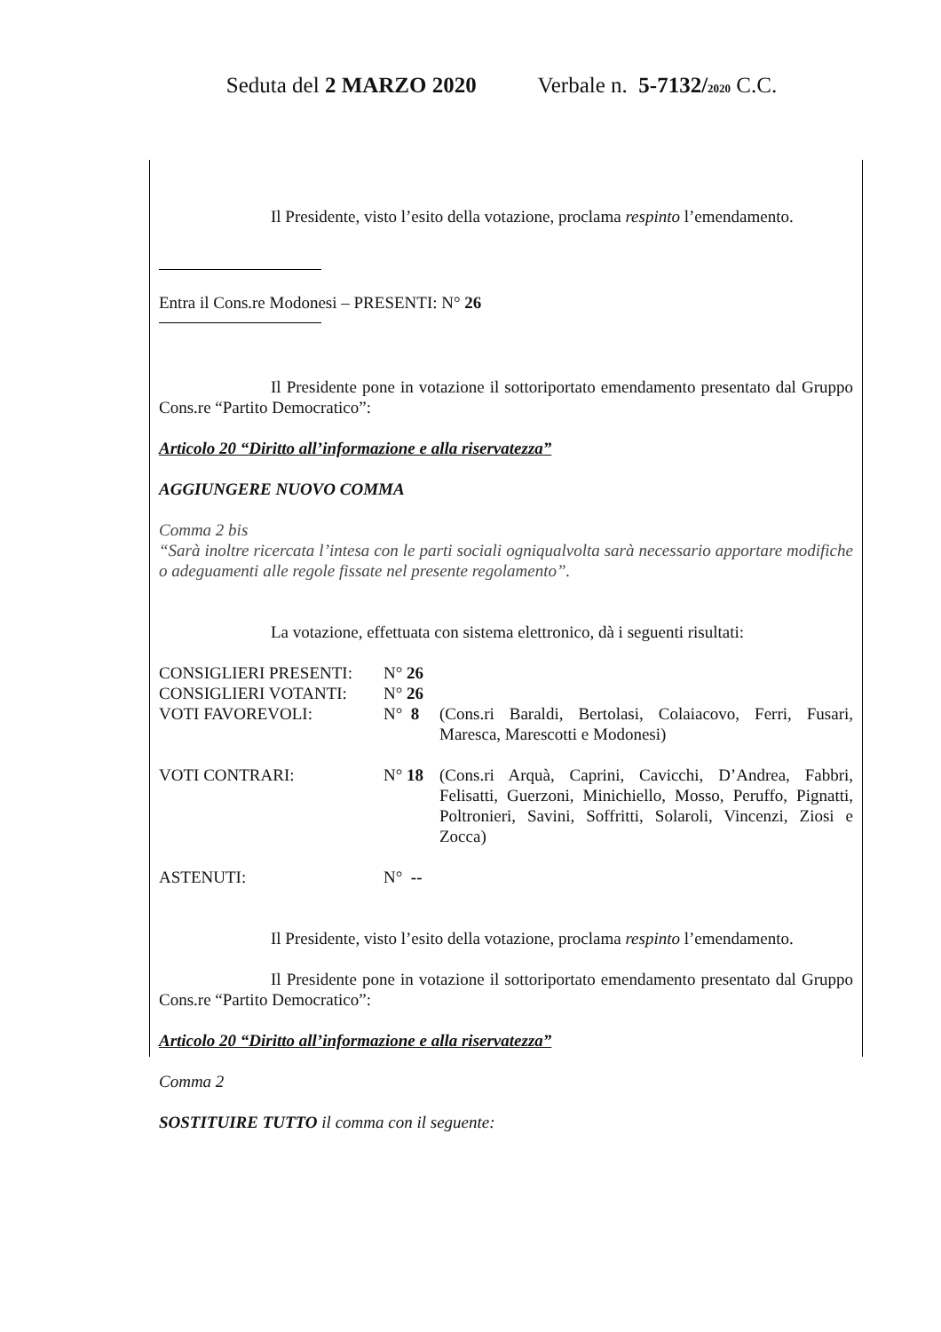Seduta del 2 MARZO 2020 Verbale n. 5-7132/2020 C.C.
Il Presidente, visto l’esito della votazione, proclama respinto l’emendamento.
Entra il Cons.re Modonesi – PRESENTI: N° 26
Il Presidente pone in votazione il sottoriportato emendamento presentato dal Gruppo Cons.re “Partito Democratico”:
Articolo 20 “Diritto all’informazione e alla riservatezza”
AGGIUNGERE NUOVO COMMA
Comma 2 bis
“Sarà inoltre ricercata l’intesa con le parti sociali ogniqualvolta sarà necessario apportare modifiche o adeguamenti alle regole fissate nel presente regolamento”.
La votazione, effettuata con sistema elettronico, dà i seguenti risultati:
| CONSIGLIERI PRESENTI: | N° 26 | |
| CONSIGLIERI VOTANTI: | N° 26 | |
| VOTI FAVOREVOLI: | N° 8 | (Cons.ri Baraldi, Bertolasi, Colaiacovo, Ferri, Fusari, Maresca, Marescotti e Modonesi) |
| VOTI CONTRARI: | N° 18 | (Cons.ri Arquà, Caprini, Cavicchi, D’Andrea, Fabbri, Felisatti, Guerzoni, Minichiello, Mosso, Peruffo, Pignatti, Poltronieri, Savini, Soffritti, Solaroli, Vincenzi, Ziosi e Zocca) |
| ASTENUTI: | N° -- | |
Il Presidente, visto l’esito della votazione, proclama respinto l’emendamento.
Il Presidente pone in votazione il sottoriportato emendamento presentato dal Gruppo Cons.re “Partito Democratico”:
Articolo 20 “Diritto all’informazione e alla riservatezza”
Comma 2
SOSTITUIRE TUTTO il comma con il seguente: